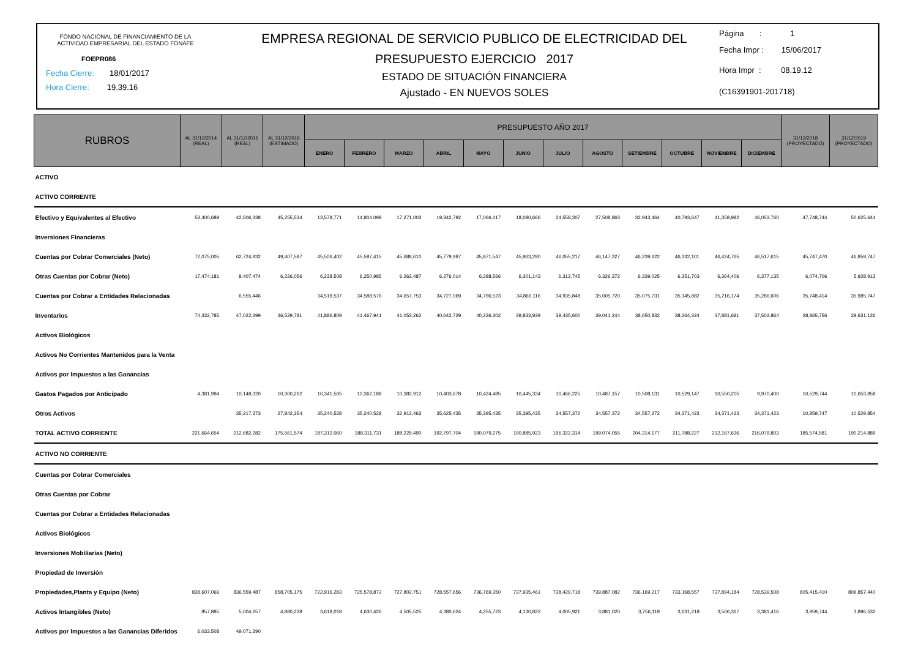FONDO NACIONAL DE FINANCIAMIENTO DE LA
ACTIVIDAD EMPRESARIAL DEL ESTADO FONAFE
FOEPR086
Fecha Cierre: 18/01/2017
Hora Cierre: 19.39.16
EMPRESA REGIONAL DE SERVICIO PUBLICO DE ELECTRICIDAD DEL
PRESUPUESTO EJERCICIO 2017
ESTADO DE SITUACIÓN FINANCIERA
Ajustado - EN NUEVOS SOLES
Página : 1
Fecha Impr : 15/06/2017
Hora Impr : 08.19.12
(C16391901-201718)
| RUBROS | AL 31/12/2014 (REAL) | AL 31/12/2015 (REAL) | AL 31/12/2016 (ESTIMADO) | PRESUPUESTO AÑO 2017 | | | | | | | | | | | | 31/12/2018 (PROYECTADO) | 31/12/2019 (PROYECTADO) |
| --- | --- | --- | --- | --- | --- | --- | --- | --- | --- | --- | --- | --- | --- | --- | --- | --- | --- |
| | | | | ENERO | FEBRERO | MARZO | ABRIL | MAYO | JUNIO | JULIO | AGOSTO | SETIEMBRE | OCTUBRE | NOVIEMBRE | DICIEMBRE | | |
| ACTIVO | | | | | | | | | | | | | | | | | |
| ACTIVO CORRIENTE | | | | | | | | | | | | | | | | | |
| Efectivo y Equivalentes al Efectivo | 53,400,689 | 42,606,338 | 45,255,534 | 13,578,771 | 14,804,098 | 17,271,003 | 19,342,792 | 17,066,417 | 18,080,666 | 24,558,307 | 27,508,863 | 32,943,464 | 40,793,647 | 41,358,982 | 46,053,760 | 47,748,744 | 50,625,644 |
| Inversiones Financieras | | | | | | | | | | | | | | | | | |
| Cuentas por Cobrar Comerciales (Neto) | 72,075,005 | 62,724,932 | 49,407,587 | 45,506,402 | 45,597,415 | 45,688,610 | 45,779,987 | 45,871,547 | 45,963,290 | 46,055,217 | 46,147,327 | 46,239,622 | 46,332,101 | 46,424,765 | 46,517,615 | 45,747,470 | 46,859,747 |
| Otras Cuentas por Cobrar (Neto) | 17,474,181 | 8,407,474 | 6,226,056 | 6,238,508 | 6,250,985 | 6,263,487 | 6,276,014 | 6,288,566 | 6,301,143 | 6,313,745 | 6,326,372 | 6,339,025 | 6,351,703 | 6,364,406 | 6,377,135 | 6,074,706 | 5,928,913 |
| Cuentas por Cobrar a Entidades Relacionadas | | 6,555,446 | | 34,519,537 | 34,588,576 | 34,657,753 | 34,727,069 | 34,796,523 | 34,866,116 | 34,935,848 | 35,005,720 | 35,075,731 | 35,145,882 | 35,216,174 | 35,286,606 | 35,748,414 | 35,985,747 |
| Inventarios | 74,332,785 | 47,022,399 | 36,529,781 | 41,886,809 | 41,467,941 | 41,053,262 | 40,642,729 | 40,236,302 | 39,833,939 | 39,435,600 | 39,041,244 | 38,650,832 | 38,264,324 | 37,881,681 | 37,502,864 | 28,865,756 | 29,631,126 |
| Activos Biológicos | | | | | | | | | | | | | | | | | |
| Activos No Corrientes Mantenidos para la Venta | | | | | | | | | | | | | | | | | |
| Activos por Impuestos a las Ganancias | | | | | | | | | | | | | | | | | |
| Gastos Pagados por Anticipado | 4,381,994 | 10,148,320 | 10,300,262 | 10,341,505 | 10,362,188 | 10,382,912 | 10,403,678 | 10,424,485 | 10,445,334 | 10,466,225 | 10,487,157 | 10,508,131 | 10,529,147 | 10,550,205 | 9,970,400 | 10,529,744 | 10,653,858 |
| Otros Activos | | 35,217,373 | 27,842,354 | 35,240,528 | 35,240,528 | 32,912,463 | 35,625,435 | 35,395,435 | 35,395,435 | 34,557,372 | 34,557,372 | 34,557,372 | 34,371,423 | 34,371,423 | 34,371,423 | 10,859,747 | 10,529,854 |
| TOTAL ACTIVO CORRIENTE | 221,664,654 | 212,682,282 | 175,561,574 | 187,312,060 | 188,311,731 | 188,229,490 | 192,797,704 | 190,079,275 | 190,885,923 | 196,322,314 | 199,074,055 | 204,314,177 | 211,788,227 | 212,167,636 | 216,079,803 | 185,574,581 | 190,214,889 |
| ACTIVO NO CORRIENTE | | | | | | | | | | | | | | | | | |
| Cuentas por Cobrar Comerciales | | | | | | | | | | | | | | | | | |
| Otras Cuentas por Cobrar | | | | | | | | | | | | | | | | | |
| Cuentas por Cobrar a Entidades Relacionadas | | | | | | | | | | | | | | | | | |
| Activos Biológicos | | | | | | | | | | | | | | | | | |
| Inversiones Mobiliarias (Neto) | | | | | | | | | | | | | | | | | |
| Propiedad de Inversión | | | | | | | | | | | | | | | | | |
| Propiedades,Planta y Equipo (Neto) | 838,607,066 | 836,559,487 | 858,705,175 | 722,916,283 | 725,578,872 | 727,802,751 | 728,557,656 | 736,769,350 | 737,935,461 | 738,429,718 | 739,887,082 | 736,169,217 | 733,168,557 | 737,894,184 | 728,539,508 | 805,415,410 | 806,857,440 |
| Activos Intangibles (Neto) | 857,885 | 5,004,657 | 4,880,228 | 3,618,018 | 4,630,426 | 4,505,525 | 4,380,624 | 4,255,723 | 4,130,822 | 4,005,921 | 3,881,020 | 3,756,119 | 3,631,218 | 3,506,317 | 3,381,416 | 3,859,744 | 3,896,532 |
| Activos por Impuestos a las Ganancias Diferidos | 6,033,508 | 49,071,290 | | | | | | | | | | | | | | | |